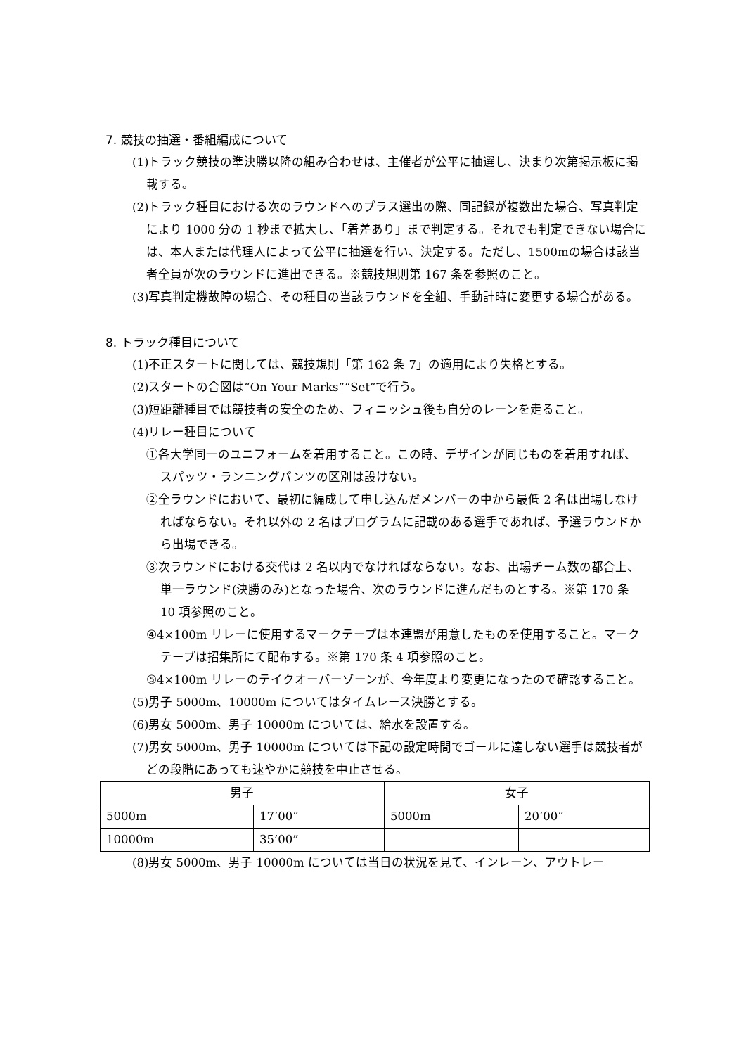7. 競技の抽選・番組編成について
(1)トラック競技の準決勝以降の組み合わせは、主催者が公平に抽選し、決まり次第掲示板に掲載する。
(2)トラック種目における次のラウンドへのプラス選出の際、同記録が複数出た場合、写真判定により 1000 分の 1 秒まで拡大し、「着差あり」まで判定する。それでも判定できない場合には、本人または代理人によって公平に抽選を行い、決定する。ただし、1500mの場合は該当者全員が次のラウンドに進出できる。※競技規則第 167 条を参照のこと。
(3)写真判定機故障の場合、その種目の当該ラウンドを全組、手動計時に変更する場合がある。
8. トラック種目について
(1)不正スタートに関しては、競技規則「第 162 条 7」の適用により失格とする。
(2)スタートの合図は“On Your Marks”“Set”で行う。
(3)短距離種目では競技者の安全のため、フィニッシュ後も自分のレーンを走ること。
(4)リレー種目について
①各大学同一のユニフォームを着用すること。この時、デザインが同じものを着用すれば、スパッツ・ランニングパンツの区別は設けない。
②全ラウンドにおいて、最初に編成して申し込んだメンバーの中から最低 2 名は出場しなければならない。それ以外の 2 名はプログラムに記載のある選手であれば、予選ラウンドから出場できる。
③次ラウンドにおける交代は 2 名以内でなければならない。なお、出場チーム数の都合上、単一ラウンド(決勝のみ)となった場合、次のラウンドに進んだものとする。※第 170 条 10 項参照のこと。
④4×100m リレーに使用するマークテープは本連盟が用意したものを使用すること。マークテープは招集所にて配布する。※第 170 条 4 項参照のこと。
⑤4×100m リレーのテイクオーバーゾーンが、今年度より変更になったので確認すること。
(5)男子 5000m、10000m についてはタイムレース決勝とする。
(6)男女 5000m、男子 10000m については、給水を設置する。
(7)男女 5000m、男子 10000m については下記の設定時間でゴールに達しない選手は競技者がどの段階にあっても速やかに競技を中止させる。
| 男子 | | 女子 | |
| 5000m | 17’00” | 5000m | 20’00” |
| 10000m | 35’00” | | |
(8)男女 5000m、男子 10000m については当日の状況を見て、インレーン、アウトレー